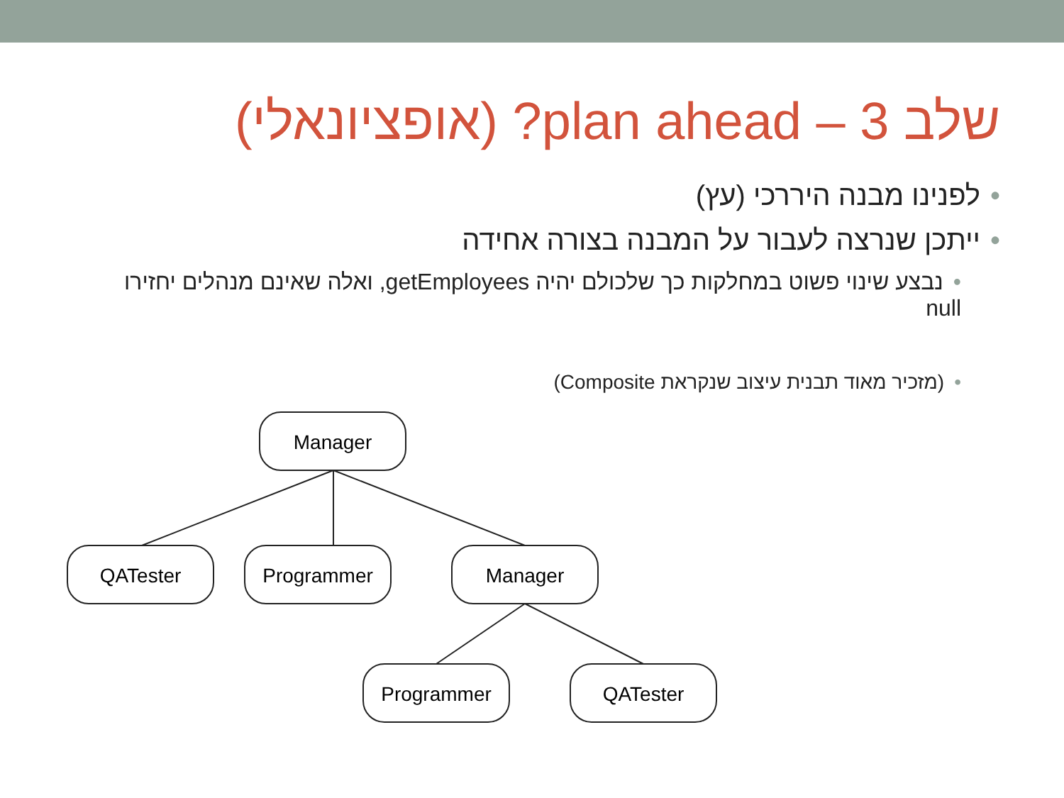שלב 3 – plan ahead? (אופציונאלי)
•לפנינו מבנה היררכי (עץ)
•ייתכן שנרצה לעבור על המבנה בצורה אחידה
•נבצע שינוי פשוט במחלקות כך שלכולם יהיה getEmployees, ואלה שאינם מנהלים יחזירו null
•(מזכיר מאוד תבנית עיצוב שנקראת Composite)
Manager
QATester
Programmer
Manager
Programmer
QATester